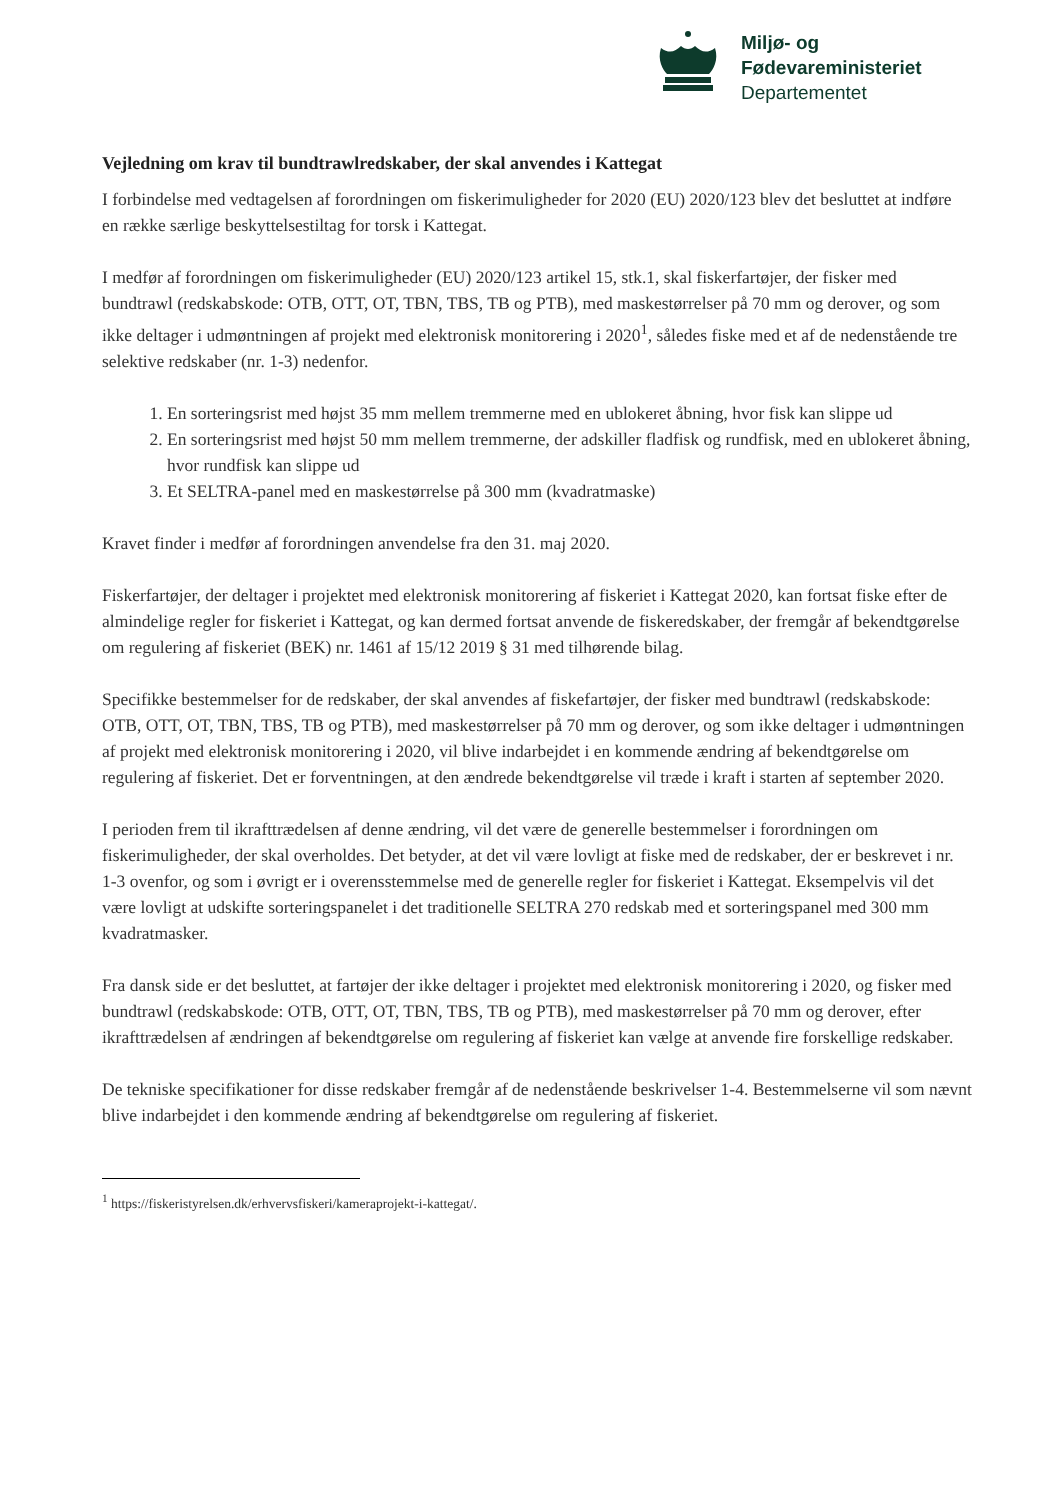Miljø- og
Fødevareministeriet
Departementet
Vejledning om krav til bundtrawlredskaber, der skal anvendes i Kattegat
I forbindelse med vedtagelsen af forordningen om fiskerimuligheder for 2020 (EU) 2020/123 blev det besluttet at indføre en række særlige beskyttelsestiltag for torsk i Kattegat.
I medfør af forordningen om fiskerimuligheder (EU) 2020/123 artikel 15, stk.1, skal fiskerfartøjer, der fisker med bundtrawl (redskabskode: OTB, OTT, OT, TBN, TBS, TB og PTB), med maskestørrelser på 70 mm og derover, og som ikke deltager i udmøntningen af projekt med elektronisk monitorering i 2020<sup>1</sup>, således fiske med et af de nedenstående tre selektive redskaber (nr. 1-3) nedenfor.
1. En sorteringsrist med højst 35 mm mellem tremmerne med en ublokeret åbning, hvor fisk kan slippe ud
2. En sorteringsrist med højst 50 mm mellem tremmerne, der adskiller fladfisk og rundfisk, med en ublokeret åbning, hvor rundfisk kan slippe ud
3. Et SELTRA-panel med en maskestørrelse på 300 mm (kvadratmaske)
Kravet finder i medfør af forordningen anvendelse fra den 31. maj 2020.
Fiskerfartøjer, der deltager i projektet med elektronisk monitorering af fiskeriet i Kattegat 2020, kan fortsat fiske efter de almindelige regler for fiskeriet i Kattegat, og kan dermed fortsat anvende de fiskeredskaber, der fremgår af bekendtgørelse om regulering af fiskeriet (BEK) nr. 1461 af 15/12 2019 § 31 med tilhørende bilag.
Specifikke bestemmelser for de redskaber, der skal anvendes af fiskefartøjer, der fisker med bundtrawl (redskabskode: OTB, OTT, OT, TBN, TBS, TB og PTB), med maskestørrelser på 70 mm og derover, og som ikke deltager i udmøntningen af projekt med elektronisk monitorering i 2020, vil blive indarbejdet i en kommende ændring af bekendtgørelse om regulering af fiskeriet. Det er forventningen, at den ændrede bekendtgørelse vil træde i kraft i starten af september 2020.
I perioden frem til ikrafttrædelsen af denne ændring, vil det være de generelle bestemmelser i forordningen om fiskerimuligheder, der skal overholdes. Det betyder, at det vil være lovligt at fiske med de redskaber, der er beskrevet i nr. 1-3 ovenfor, og som i øvrigt er i overensstemmelse med de generelle regler for fiskeriet i Kattegat. Eksempelvis vil det være lovligt at udskifte sorteringspanelet i det traditionelle SELTRA 270 redskab med et sorteringspanel med 300 mm kvadratmasker.
Fra dansk side er det besluttet, at fartøjer der ikke deltager i projektet med elektronisk monitorering i 2020, og fisker med bundtrawl (redskabskode: OTB, OTT, OT, TBN, TBS, TB og PTB), med maskestørrelser på 70 mm og derover, efter ikrafttrædelsen af ændringen af bekendtgørelse om regulering af fiskeriet kan vælge at anvende fire forskellige redskaber.
De tekniske specifikationer for disse redskaber fremgår af de nedenstående beskrivelser 1-4. Bestemmelserne vil som nævnt blive indarbejdet i den kommende ændring af bekendtgørelse om regulering af fiskeriet.
<sup>1</sup> https://fiskeristyrelsen.dk/erhvervsfiskeri/kameraprojekt-i-kattegat/.